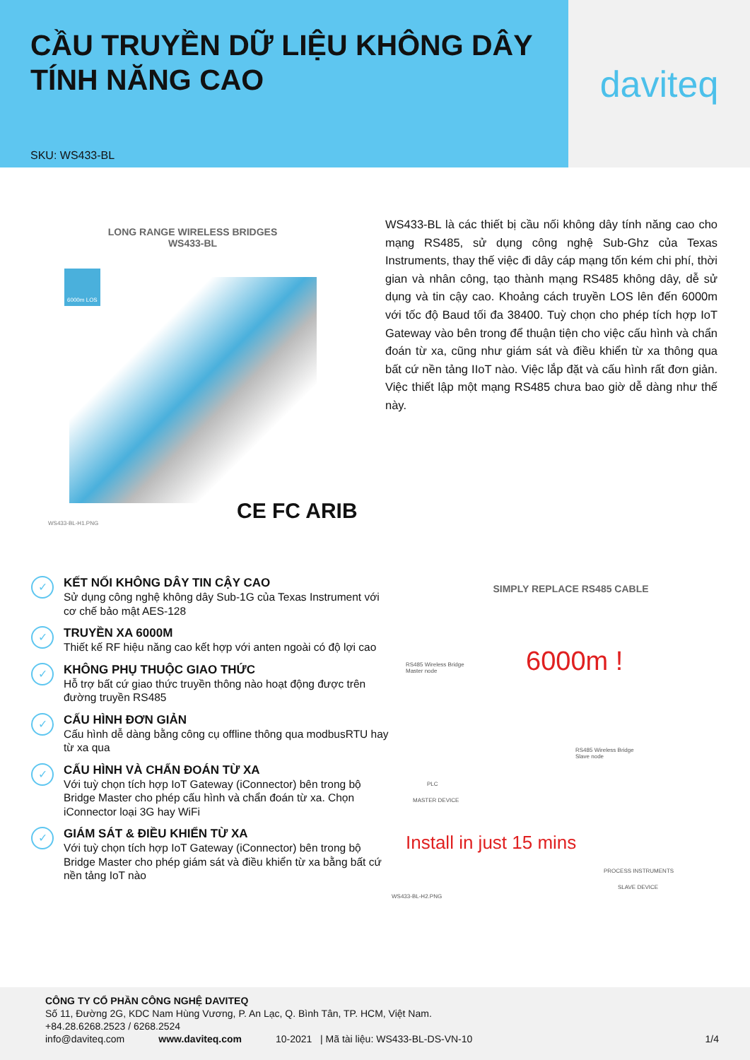CẦU TRUYỀN DỮ LIỆU KHÔNG DÂY
TÍNH NĂNG CAO
SKU: WS433-BL
daviteq
LONG RANGE WIRELESS BRIDGES
WS433-BL
6000m LOS
CE FC ARIB
WS433-BL-H1.PNG
WS433-BL là các thiết bị cầu nối không dây tính năng cao cho mạng RS485, sử dụng công nghệ Sub-Ghz của Texas Instruments, thay thế việc đi dây cáp mạng tốn kém chi phí, thời gian và nhân công, tạo thành mạng RS485 không dây, dễ sử dụng và tin cậy cao. Khoảng cách truyền LOS lên đến 6000m với tốc độ Baud tối đa 38400. Tuỳ chọn cho phép tích hợp IoT Gateway vào bên trong để thuận tiện cho việc cấu hình và chẩn đoán từ xa, cũng như giám sát và điều khiển từ xa thông qua bất cứ nền tảng IIoT nào. Việc lắp đặt và cấu hình rất đơn giản. Việc thiết lập một mạng RS485 chưa bao giờ dễ dàng như thế này.
✓
KẾT NỐI KHÔNG DÂY TIN CẬY CAO
Sử dụng công nghệ không dây Sub-1G của Texas Instrument với cơ chế bảo mật AES-128
✓
TRUYỀN XA 6000M
Thiết kế RF hiệu năng cao kết hợp với anten ngoài có độ lợi cao
✓
KHÔNG PHỤ THUỘC GIAO THỨC
Hỗ trợ bất cứ giao thức truyền thông nào hoạt động được trên đường truyền RS485
✓
CẤU HÌNH ĐƠN GIẢN
Cấu hình dễ dàng bằng công cụ offline thông qua modbusRTU hay từ xa qua
✓
CẤU HÌNH VÀ CHẨN ĐOÁN TỪ XA
Với tuỳ chọn tích hợp IoT Gateway (iConnector) bên trong bộ Bridge Master cho phép cấu hình và chẩn đoán từ xa. Chọn iConnector loại 3G hay WiFi
✓
GIÁM SÁT & ĐIỀU KHIỂN TỪ XA
Với tuỳ chọn tích hợp IoT Gateway (iConnector) bên trong bộ Bridge Master cho phép giám sát và điều khiển từ xa bằng bất cứ nền tảng IoT nào
SIMPLY REPLACE RS485 CABLE
RS485 Wireless Bridge
Master node
6000m !
RS485 Wireless Bridge
Slave node
PLC
MASTER DEVICE
Install in just 15 mins
PROCESS INSTRUMENTS
SLAVE DEVICE
WS433-BL-H2.PNG
CÔNG TY CỔ PHẦN CÔNG NGHỆ DAVITEQ
Số 11, Đường 2G, KDC Nam Hùng Vương, P. An Lạc, Q. Bình Tân, TP. HCM, Việt Nam.
+84.28.6268.2523 / 6268.2524
info@daviteq.com www.daviteq.com 10-2021 | Mã tài liệu: WS433-BL-DS-VN-10 1/4